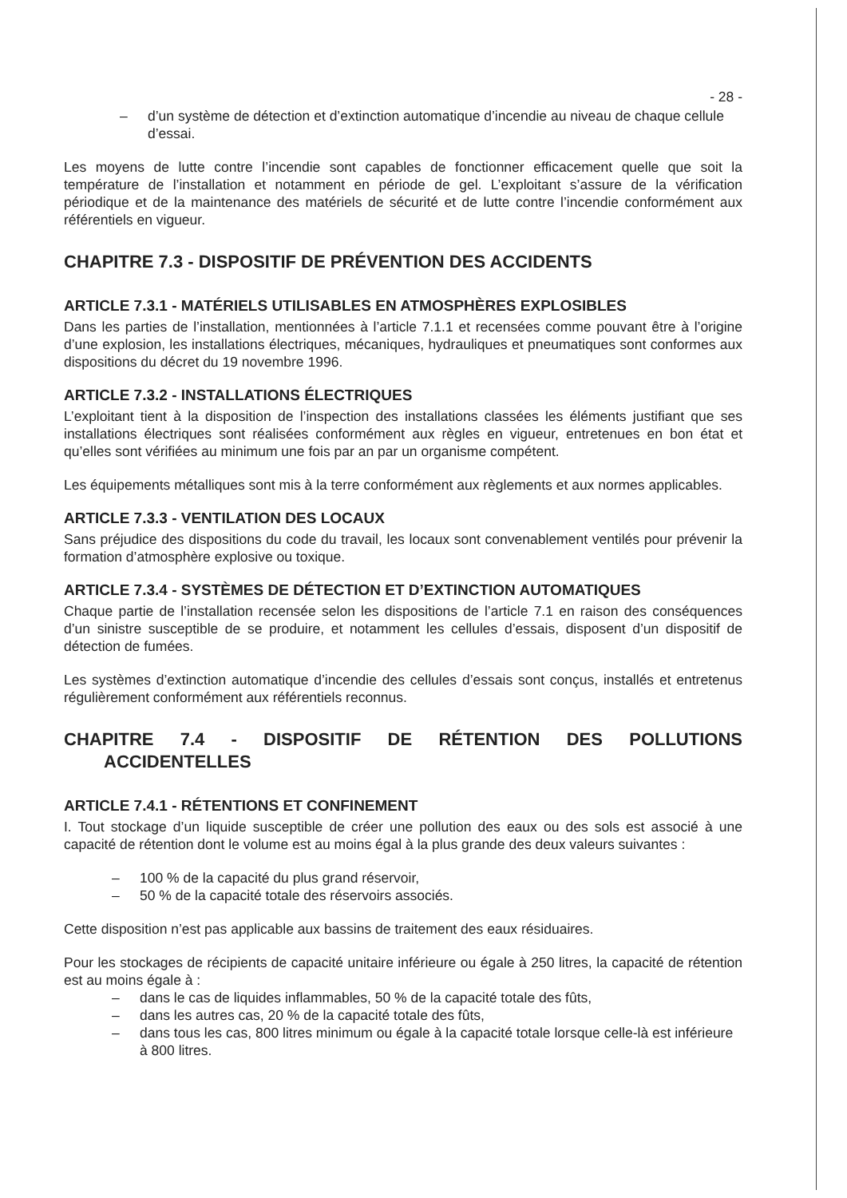- 28 -
– d’un système de détection et d’extinction automatique d’incendie au niveau de chaque cellule d’essai.
Les moyens de lutte contre l’incendie sont capables de fonctionner efficacement quelle que soit la température de l’installation et notamment en période de gel. L’exploitant s’assure de la vérification périodique et de la maintenance des matériels de sécurité et de lutte contre l’incendie conformément aux référentiels en vigueur.
CHAPITRE 7.3 - DISPOSITIF DE PRÉVENTION DES ACCIDENTS
ARTICLE 7.3.1 - MATÉRIELS UTILISABLES EN ATMOSPHÈRES EXPLOSIBLES
Dans les parties de l’installation, mentionnées à l’article 7.1.1 et recensées comme pouvant être à l’origine d’une explosion, les installations électriques, mécaniques, hydrauliques et pneumatiques sont conformes aux dispositions du décret du 19 novembre 1996.
ARTICLE 7.3.2 - INSTALLATIONS ÉLECTRIQUES
L’exploitant tient à la disposition de l’inspection des installations classées les éléments justifiant que ses installations électriques sont réalisées conformément aux règles en vigueur, entretenues en bon état et qu’elles sont vérifiées au minimum une fois par an par un organisme compétent.
Les équipements métalliques sont mis à la terre conformément aux règlements et aux normes applicables.
ARTICLE 7.3.3 - VENTILATION DES LOCAUX
Sans préjudice des dispositions du code du travail, les locaux sont convenablement ventilés pour prévenir la formation d’atmosphère explosive ou toxique.
ARTICLE 7.3.4 - SYSTÈMES DE DÉTECTION ET D’EXTINCTION AUTOMATIQUES
Chaque partie de l’installation recensée selon les dispositions de l’article 7.1 en raison des conséquences d’un sinistre susceptible de se produire, et notamment les cellules d’essais, disposent d’un dispositif de détection de fumées.
Les systèmes d’extinction automatique d’incendie des cellules d’essais sont conçus, installés et entretenus régulièrement conformément aux référentiels reconnus.
CHAPITRE 7.4 - DISPOSITIF DE RÉTENTION DES POLLUTIONS
ACCIDENTELLES
ARTICLE 7.4.1 - RÉTENTIONS ET CONFINEMENT
I. Tout stockage d’un liquide susceptible de créer une pollution des eaux ou des sols est associé à une capacité de rétention dont le volume est au moins égal à la plus grande des deux valeurs suivantes :
– 100 % de la capacité du plus grand réservoir,
– 50 % de la capacité totale des réservoirs associés.
Cette disposition n’est pas applicable aux bassins de traitement des eaux résiduaires.
Pour les stockages de récipients de capacité unitaire inférieure ou égale à 250 litres, la capacité de rétention est au moins égale à :
– dans le cas de liquides inflammables, 50 % de la capacité totale des fûts,
– dans les autres cas, 20 % de la capacité totale des fûts,
– dans tous les cas, 800 litres minimum ou égale à la capacité totale lorsque celle-là est inférieure à 800 litres.